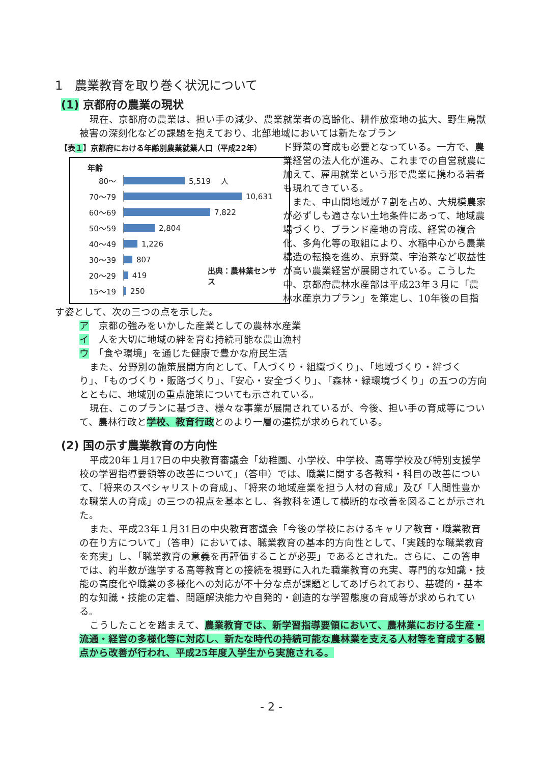1　農業教育を取り巻く状況について
(1) 京都府の農業の現状
現在、京都府の農業は、担い手の減少、農業就業者の高齢化、耕作放棄地の拡大、野生鳥獣被害の深刻化などの課題を抱えており、北部地域においては新たなブラン
【表１】京都府における年齢別農業就業人口（平成22年）
年齢
80〜
5,519 　人
70〜79
10,631
60〜69
7,822
50〜59
2,804
40〜49
1,226
30〜39
807
20〜29
419 出典：農林業センサス
15〜19
250
ド野菜の育成も必要となっている。一方で、農業経営の法人化が進み、これまでの自営就農に加えて、雇用就業という形で農業に携わる若者も現れてきている。
　また、中山間地域が７割を占め、大規模農家が必ずしも適さない土地条件にあって、地域農場づくり、ブランド産地の育成、経営の複合化、多角化等の取組により、水稲中心から農業構造の転換を進め、京野菜、宇治茶など収益性が高い農業経営が展開されている。こうした中、京都府農林水産部は平成23年３月に「農林水産京力プラン」を策定し、10年後の目指す姿として、次の三つの点を示した。
ア　京都の強みをいかした産業としての農林水産業
イ　人を大切に地域の絆を育む持続可能な農山漁村
ウ　「食や環境」を通じた健康で豊かな府民生活
また、分野別の施策展開方向として、「人づくり・組織づくり」、「地域づくり・絆づくり」、「ものづくり・販路づくり」、「安心・安全づくり」、「森林・緑環境づくり」の五つの方向とともに、地域別の重点施策についても示されている。
現在、このプランに基づき、様々な事業が展開されているが、今後、担い手の育成等について、農林行政と学校、教育行政とのより一層の連携が求められている。
(2) 国の示す農業教育の方向性
平成20年１月17日の中央教育審議会「幼稚園、小学校、中学校、高等学校及び特別支援学校の学習指導要領等の改善について」（答申）では、職業に関する各教科・科目の改善について、「将来のスペシャリストの育成」、「将来の地域産業を担う人材の育成」及び「人間性豊かな職業人の育成」の三つの視点を基本とし、各教科を通して横断的な改善を図ることが示された。
また、平成23年１月31日の中央教育審議会「今後の学校におけるキャリア教育・職業教育の在り方について」（答申）においては、職業教育の基本的方向性として、「実践的な職業教育を充実」し、「職業教育の意義を再評価することが必要」であるとされた。さらに、この答申では、約半数が進学する高等教育との接続を視野に入れた職業教育の充実、専門的な知識・技能の高度化や職業の多様化への対応が不十分な点が課題としてあげられており、基礎的・基本的な知識・技能の定着、問題解決能力や自発的・創造的な学習態度の育成等が求められている。
こうしたことを踏まえて、農業教育では、新学習指導要領において、農林業における生産・流通・経営の多様化等に対応し、新たな時代の持続可能な農林業を支える人材等を育成する観点から改善が行われ、平成25年度入学生から実施される。
- 2 -